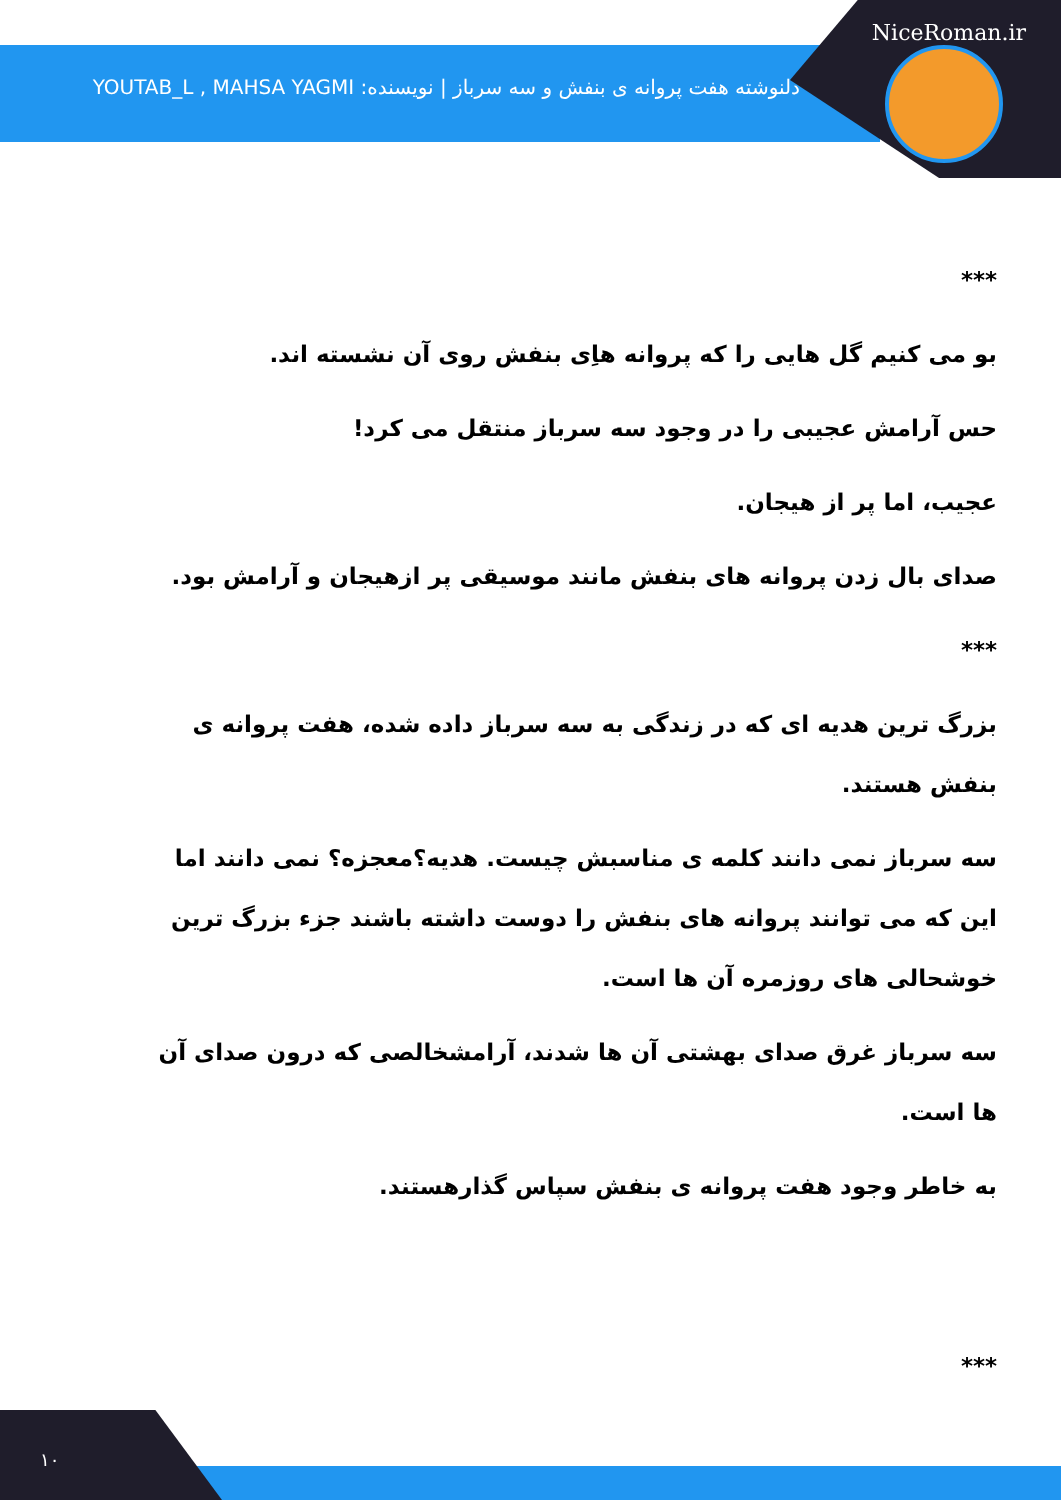NiceRoman.ir
دلنوشته هفت پروانه ی بنفش و سه سرباز | نویسنده: YOUTAB_L , MAHSA YAGMI
***
بو می کنیم گل هایی را که پروانه هاِی بنفش روی آن نشسته اند.
حس آرامش عجیبی را در وجود سه سرباز منتقل می کرد!
عجیب، اما پر از هیجان.
صدای بال زدن پروانه های بنفش مانند موسیقی پر ازهیجان و آرامش بود.
***
بزرگ ترین هدیه ای که در زندگی به سه سرباز داده شده، هفت پروانه ی بنفش هستند.
سه سرباز نمی دانند کلمه ی مناسبش چیست. هدیه؟معجزه؟ نمی دانند اما این که می توانند پروانه های بنفش را دوست داشته باشند جزء بزرگ ترین خوشحالی های روزمره آن ها است.
سه سرباز غرق صدای بهشتی آن ها شدند، آرامشخالصی که درون صدای آن ها است.
به خاطر وجود هفت پروانه ی بنفش سپاس گذارهستند.
***
۱۰